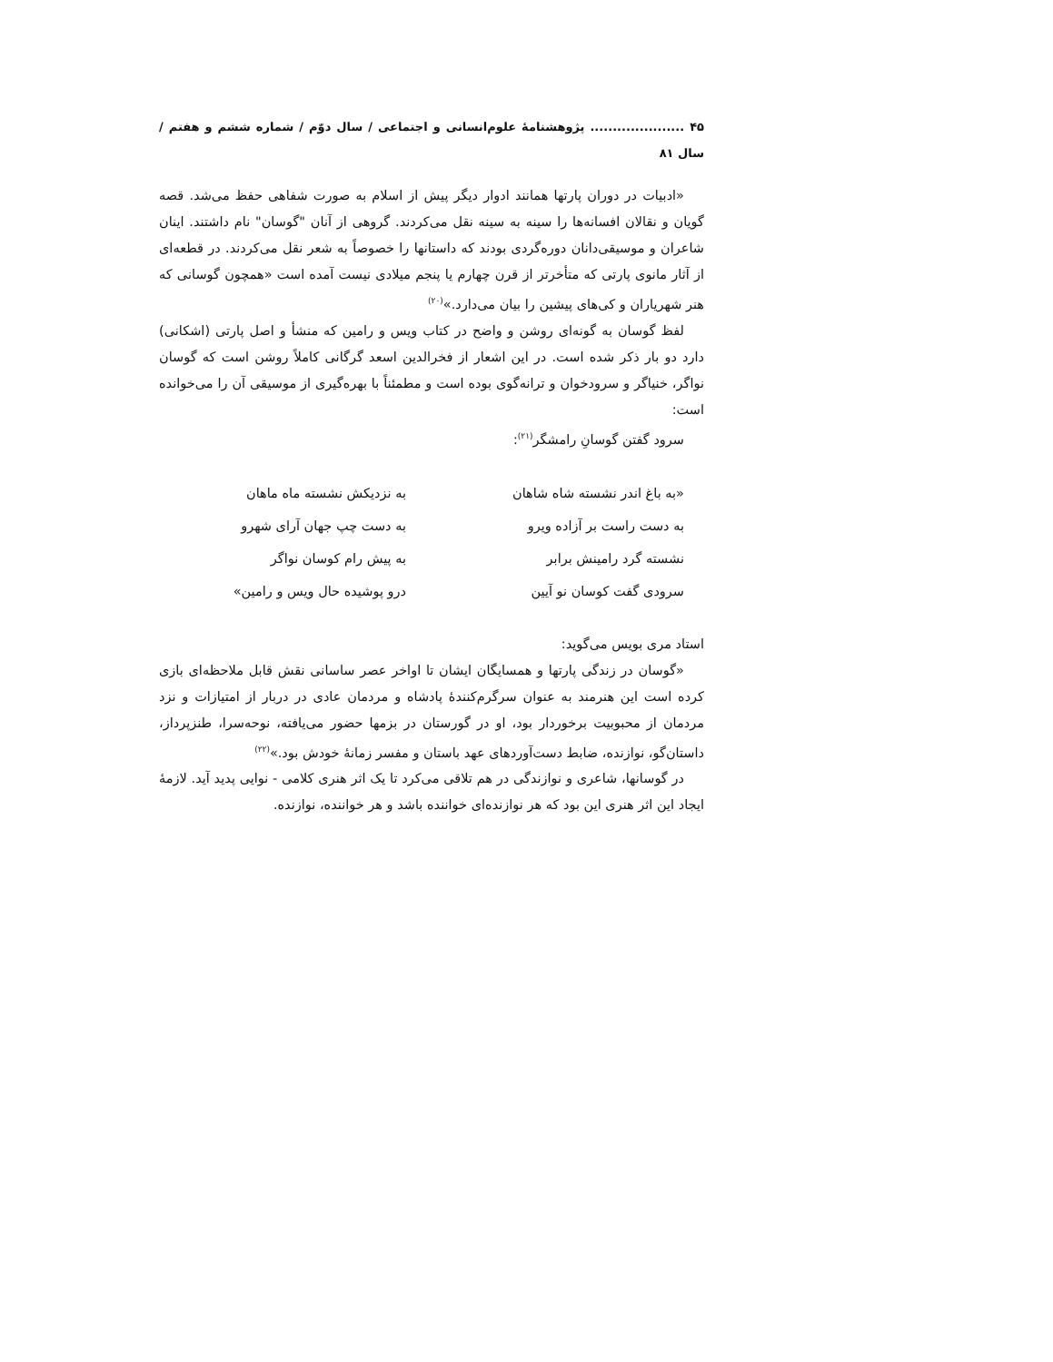۴۵ ..................... پژوهشنامهٔ علوم‌انسانی و اجتماعی / سال دوّم / شماره ششم و هفتم / سال ۸۱
«ادبیات در دوران پارتها همانند ادوار دیگر پیش از اسلام به صورت شفاهی حفظ می‌شد. قصه گویان و نقالان افسانه‌ها را سینه به سینه نقل می‌کردند. گروهی از آنان "گوسان" نام داشتند. اینان شاعران و موسیقی‌دانان دوره‌گردی بودند که داستانها را خصوصاً به شعر نقل می‌کردند. در قطعه‌ای از آثار مانوی پارتی که متأخرتر از قرن چهارم یا پنجم میلادی نیست آمده است «همچون گوسانی که هنر شهریاران و کی‌های پیشین را بیان می‌دارد.»<sup>(۲۰)</sup>
لفظ گوسان به گونه‌ای روشن و واضح در کتاب ویس و رامین که منشأ و اصل پارتی (اشکانی) دارد دو بار ذکر شده است. در این اشعار از فخرالدین اسعد گرگانی کاملاً روشن است که گوسان نواگر، خنیاگر و سرودخوان و ترانه‌گوی بوده است و مطمئناً با بهره‌گیری از موسیقی آن را می‌خوانده است:
سرود گفتن گوسانِ رامشگر<sup>(۲۱)</sup>:
«به باغ اندر نشسته شاه شاهان به نزدیکش نشسته ماه ماهان
به دست راست بر آزاده ویرو به دست چپ جهان آرای شهرو
نشسته گرد رامینش برابر به پیش رام کوسان نواگر
سرودی گفت کوسان نو آیین درو پوشیده حال ویس و رامین»
استاد مری بویس می‌گوید:
«گوسان در زندگی پارتها و همسایگان ایشان تا اواخر عصر ساسانی نقش قابل ملاحظه‌ای بازی کرده است این هنرمند به عنوان سرگرم‌کنندهٔ پادشاه و مردمان عادی در دربار از امتیازات و نزد مردمان از محبوبیت برخوردار بود، او در گورستان در بزمها حضور می‌یافته، نوحه‌سرا، طنزپرداز، داستان‌گو، نوازنده، ضابط دست‌آوردهای عهد باستان و مفسر زمانهٔ خودش بود.»<sup>(۲۲)</sup>
در گوسانها، شاعری و نوازندگی در هم تلاقی می‌کرد تا یک اثر هنری کلامی - نوایی پدید آید. لازمهٔ ایجاد این اثر هنری این بود که هر نوازنده‌ای خواننده باشد و هر خواننده، نوازنده.